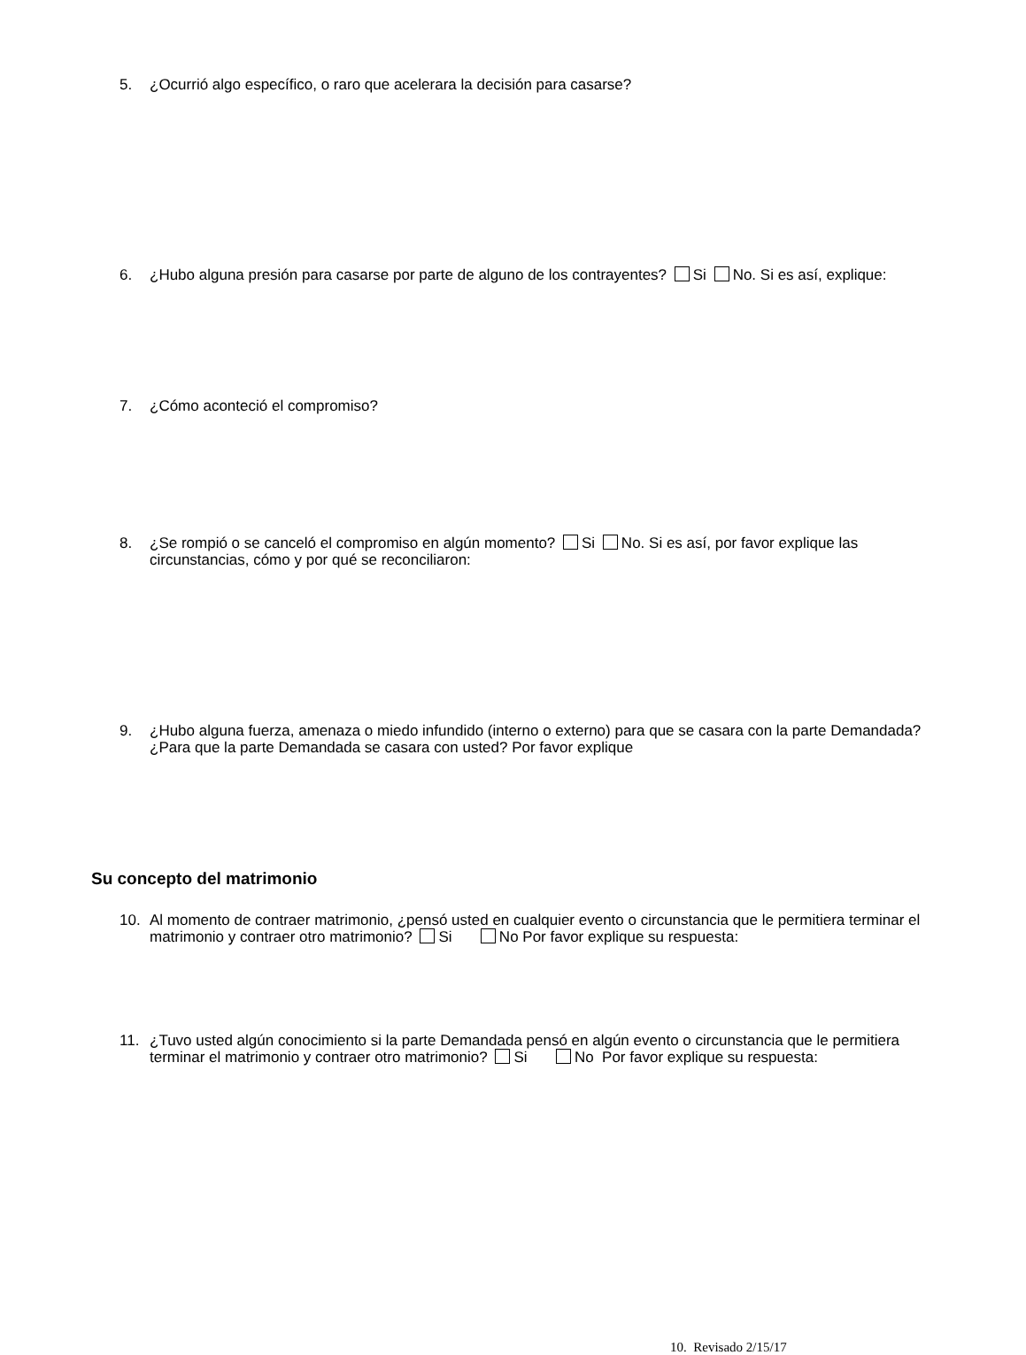5. ¿Ocurrió algo específico, o raro que acelerara la decisión para casarse?
6. ¿Hubo alguna presión para casarse por parte de alguno de los contrayentes? Si No. Si es así, explique:
7. ¿Cómo aconteció el compromiso?
8. ¿Se rompió o se canceló el compromiso en algún momento? Si No. Si es así, por favor explique las circunstancias, cómo y por qué se reconciliaron:
9. ¿Hubo alguna fuerza, amenaza o miedo infundido (interno o externo) para que se casara con la parte Demandada? ¿Para que la parte Demandada se casara con usted? Por favor explique
Su concepto del matrimonio
10. Al momento de contraer matrimonio, ¿pensó usted en cualquier evento o circunstancia que le permitiera terminar el matrimonio y contraer otro matrimonio? Si No Por favor explique su respuesta:
11. ¿Tuvo usted algún conocimiento si la parte Demandada pensó en algún evento o circunstancia que le permitiera terminar el matrimonio y contraer otro matrimonio? Si No Por favor explique su respuesta:
10. Revisado 2/15/17